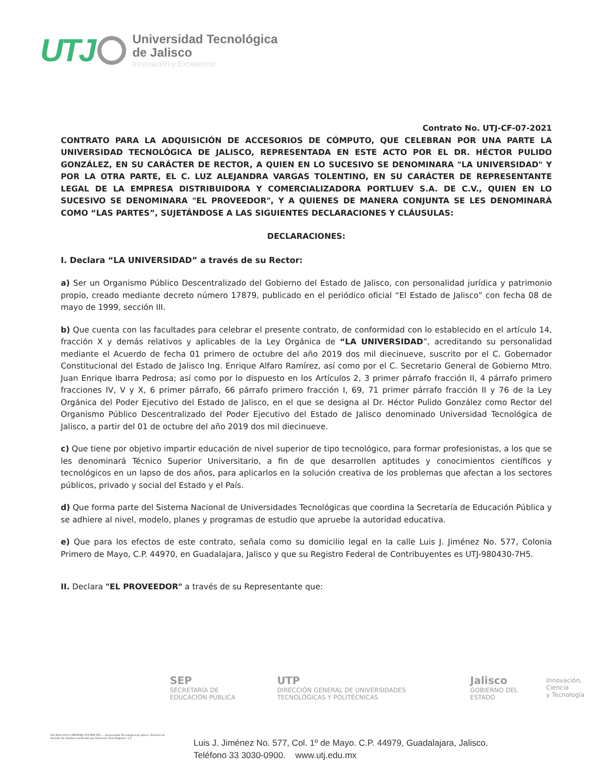UTJ
Universidad Tecnológica
de Jalisco
Innovación y Excelencia
Contrato No. UTJ-CF-07-2021
CONTRATO PARA LA ADQUISICIÓN DE ACCESORIOS DE CÓMPUTO, QUE CELEBRAN POR UNA PARTE LA UNIVERSIDAD TECNOLÓGICA DE JALISCO, REPRESENTADA EN ESTE ACTO POR EL DR. HÉCTOR PULIDO GONZÁLEZ, EN SU CARÁCTER DE RECTOR, A QUIEN EN LO SUCESIVO SE DENOMINARA "LA UNIVERSIDAD" Y POR LA OTRA PARTE, EL C. LUZ ALEJANDRA VARGAS TOLENTINO, EN SU CARÁCTER DE REPRESENTANTE LEGAL DE LA EMPRESA DISTRIBUIDORA Y COMERCIALIZADORA PORTLUEV S.A. DE C.V., QUIEN EN LO SUCESIVO SE DENOMINARA "EL PROVEEDOR", Y A QUIENES DE MANERA CONJUNTA SE LES DENOMINARÁ COMO “LAS PARTES”, SUJETÁNDOSE A LAS SIGUIENTES DECLARACIONES Y CLÁUSULAS:
DECLARACIONES:
I. Declara “LA UNIVERSIDAD” a través de su Rector:
a) Ser un Organismo Público Descentralizado del Gobierno del Estado de Jalisco, con personalidad jurídica y patrimonio propio, creado mediante decreto número 17879, publicado en el periódico oficial “El Estado de Jalisco” con fecha 08 de mayo de 1999, sección III.
b) Que cuenta con las facultades para celebrar el presente contrato, de conformidad con lo establecido en el artículo 14, fracción X y demás relativos y aplicables de la Ley Orgánica de “LA UNIVERSIDAD”, acreditando su personalidad mediante el Acuerdo de fecha 01 primero de octubre del año 2019 dos mil diecinueve, suscrito por el C. Gobernador Constitucional del Estado de Jalisco Ing. Enrique Alfaro Ramírez, así como por el C. Secretario General de Gobierno Mtro. Juan Enrique Ibarra Pedrosa; así como por lo dispuesto en los Artículos 2, 3 primer párrafo fracción II, 4 párrafo primero fracciones IV, V y X, 6 primer párrafo, 66 párrafo primero fracción I, 69, 71 primer párrafo fracción II y 76 de la Ley Orgánica del Poder Ejecutivo del Estado de Jalisco, en el que se designa al Dr. Héctor Pulido González como Rector del Organismo Público Descentralizado del Poder Ejecutivo del Estado de Jalisco denominado Universidad Tecnológica de Jalisco, a partir del 01 de octubre del año 2019 dos mil diecinueve.
c) Que tiene por objetivo impartir educación de nivel superior de tipo tecnológico, para formar profesionistas, a los que se les denominará Técnico Superior Universitario, a fin de que desarrollen aptitudes y conocimientos científicos y tecnológicos en un lapso de dos años, para aplicarlos en la solución creativa de los problemas que afectan a los sectores públicos, privado y social del Estado y el País.
d) Que forma parte del Sistema Nacional de Universidades Tecnológicas que coordina la Secretaría de Educación Pública y se adhiere al nivel, modelo, planes y programas de estudio que apruebe la autoridad educativa.
e) Que para los efectos de este contrato, señala como su domicilio legal en la calle Luis J. Jiménez No. 577, Colonia Primero de Mayo, C.P. 44970, en Guadalajara, Jalisco y que su Registro Federal de Contribuyentes es UTJ-980430-7H5.
II. Declara "EL PROVEEDOR" a través de su Representante que:
SEP
SECRETARÍA DE EDUCACIÓN PÚBLICA
UTP
DIRECCIÓN GENERAL DE UNIVERSIDADES TECNOLÓGICAS Y POLITÉCNICAS
Jalisco
GOBIERNO DEL ESTADO
Innovación, Ciencia
y Tecnología
ISO 9001:2015 CERTIFIED SYSTEM ATR — Universidad Tecnológica de Jalisco. Sistema de Gestión de Calidad certificado por American Trust Register, S.C.
Luis J. Jiménez No. 577, Col. 1º de Mayo. C.P. 44979, Guadalajara, Jalisco.
Teléfono 33 3030-0900. www.utj.edu.mx